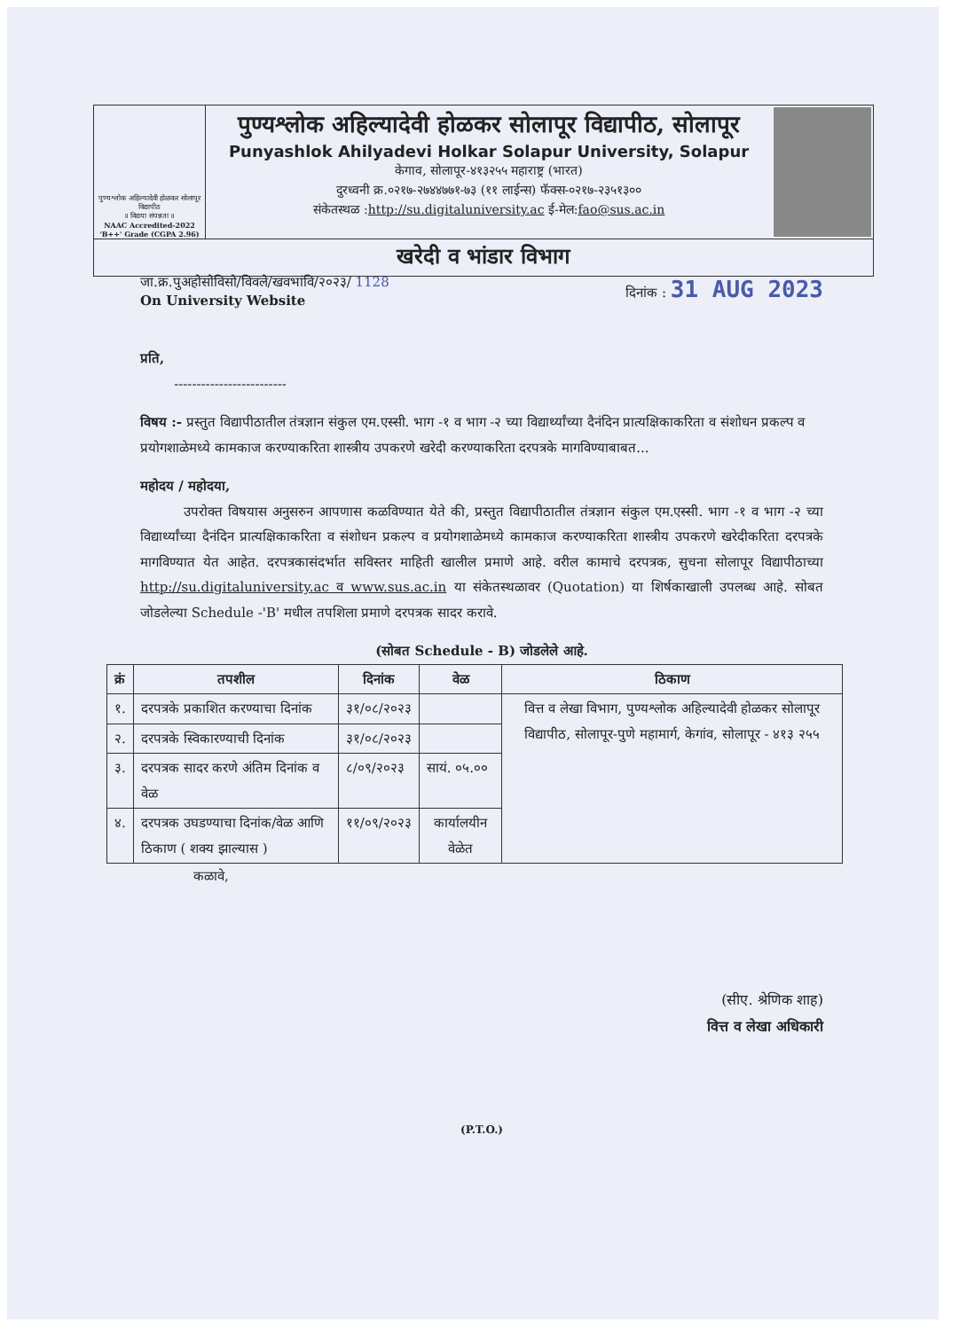पुण्यश्लोक अहिल्यादेवी होळकर सोलापूर विद्यापीठ
॥ विद्यया संपन्नता ॥
NAAC Accredited-2022
'B++' Grade (CGPA 2.96)
पुण्यश्लोक अहिल्यादेवी होळकर सोलापूर विद्यापीठ, सोलापूर
Punyashlok Ahilyadevi Holkar Solapur University, Solapur
केगाव, सोलापूर-४१३२५५ महाराष्ट्र (भारत)
दुरध्वनी क्र.०२१७-२७४४७७१-७३ (११ लाईन्स) फॅक्स-०२१७-२३५१३००
संकेतस्थळ :http://su.digitaluniversity.ac ई-मेल:fao@sus.ac.in
खरेदी व भांडार विभाग
जा.क्र.पुअहोसोविसो/विवले/खवभांवि/२०२३/ 1128
On University Website
दिनांक : 31 AUG 2023
प्रति,
-------------------------
विषय :- प्रस्तुत विद्यापीठातील तंत्रज्ञान संकुल एम.एस्सी. भाग -१ व भाग -२ च्या विद्यार्थ्यांच्या दैनंदिन प्रात्यक्षिकाकरिता व संशोधन प्रकल्प व प्रयोगशाळेमध्ये कामकाज करण्याकरिता शास्त्रीय उपकरणे खरेदी करण्याकरिता दरपत्रके मागविण्याबाबत...
महोदय / महोदया,
उपरोक्त विषयास अनुसरुन आपणास कळविण्यात येते की, प्रस्तुत विद्यापीठातील तंत्रज्ञान संकुल एम.एस्सी. भाग -१ व भाग -२ च्या विद्यार्थ्यांच्या दैनंदिन प्रात्यक्षिकाकरिता व संशोधन प्रकल्प व प्रयोगशाळेमध्ये कामकाज करण्याकरिता शास्त्रीय उपकरणे खरेदीकरिता दरपत्रके मागविण्यात येत आहेत. दरपत्रकासंदर्भात सविस्तर माहिती खालील प्रमाणे आहे. वरील कामाचे दरपत्रक, सुचना सोलापूर विद्यापीठाच्या http://su.digitaluniversity.ac व www.sus.ac.in या संकेतस्थळावर (Quotation) या शिर्षकाखाली उपलब्ध आहे. सोबत जोडलेल्या Schedule -'B' मधील तपशिला प्रमाणे दरपत्रक सादर करावे.
(सोबत Schedule - B) जोडलेले आहे.
| क्रं | तपशील | दिनांक | वेळ | ठिकाण |
| --- | --- | --- | --- | --- |
| १. | दरपत्रके प्रकाशित करण्याचा दिनांक | ३१/०८/२०२३ | | वित्त व लेखा विभाग, पुण्यश्लोक अहिल्यादेवी होळकर सोलापूर विद्यापीठ, सोलापूर-पुणे महामार्ग, केगांव, सोलापूर - ४१३ २५५ |
| २. | दरपत्रके स्विकारण्याची दिनांक | ३१/०८/२०२३ | | |
| ३. | दरपत्रक सादर करणे अंतिम दिनांक व वेळ | ८/०९/२०२३ | सायं. ०५.०० | |
| ४. | दरपत्रक उघडण्याचा दिनांक/वेळ आणि ठिकाण ( शक्य झाल्यास ) | ११/०९/२०२३ | कार्यालयीन वेळेत | |
कळावे,
(सीए. श्रेणिक शाह)
वित्त व लेखा अधिकारी
(P.T.O.)